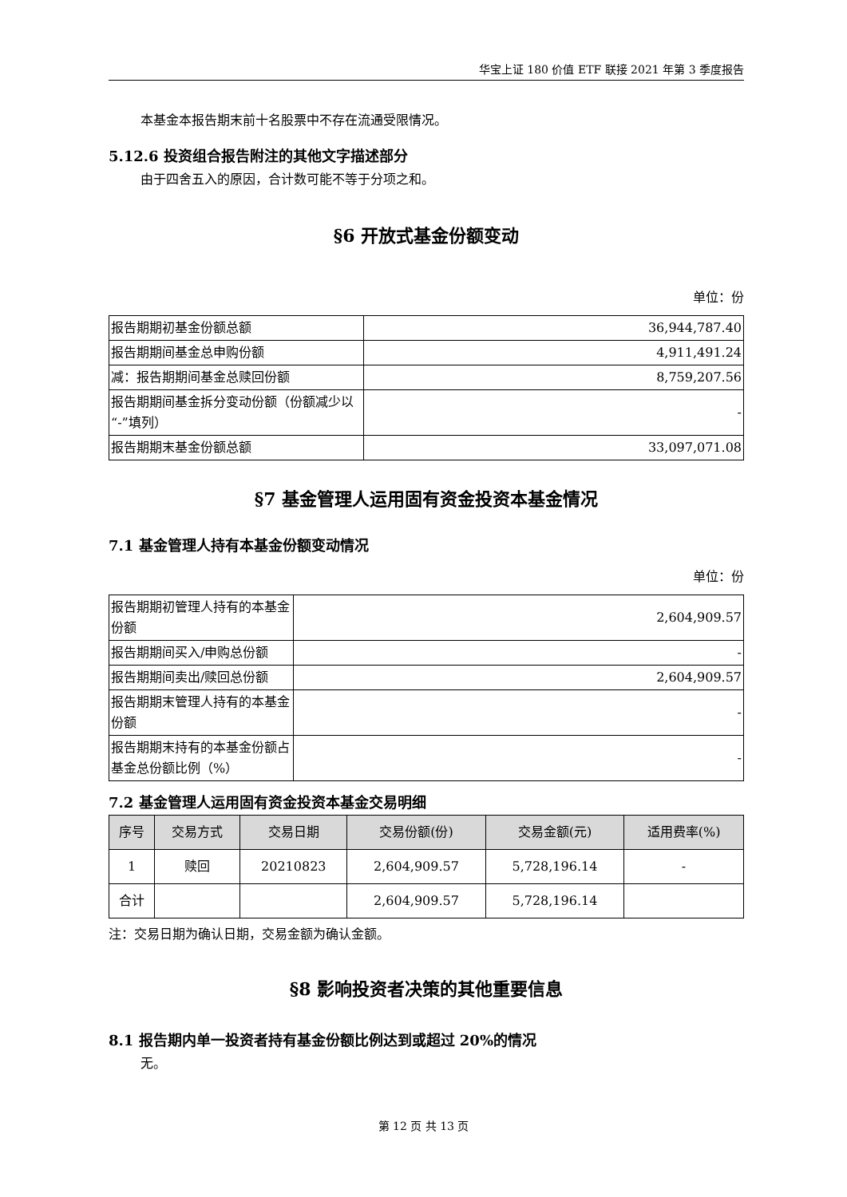华宝上证 180 价值 ETF 联接 2021 年第 3 季度报告
本基金本报告期末前十名股票中不存在流通受限情况。
5.12.6 投资组合报告附注的其他文字描述部分
由于四舍五入的原因，合计数可能不等于分项之和。
§6 开放式基金份额变动
单位：份
| 报告期期初基金份额总额 | 36,944,787.40 |
| 报告期期间基金总申购份额 | 4,911,491.24 |
| 减：报告期期间基金总赎回份额 | 8,759,207.56 |
| 报告期期间基金拆分变动份额（份额减少以“-”填列） | - |
| 报告期期末基金份额总额 | 33,097,071.08 |
§7 基金管理人运用固有资金投资本基金情况
7.1 基金管理人持有本基金份额变动情况
单位：份
| 报告期期初管理人持有的本基金份额 | 2,604,909.57 |
| 报告期期间买入/申购总份额 | - |
| 报告期期间卖出/赎回总份额 | 2,604,909.57 |
| 报告期期末管理人持有的本基金份额 | - |
| 报告期期末持有的本基金份额占基金总份额比例（%） | - |
7.2 基金管理人运用固有资金投资本基金交易明细
| 序号 | 交易方式 | 交易日期 | 交易份额(份) | 交易金额(元) | 适用费率(%) |
| --- | --- | --- | --- | --- | --- |
| 1 | 赎回 | 20210823 | 2,604,909.57 | 5,728,196.14 | - |
| 合计 | | | 2,604,909.57 | 5,728,196.14 | |
注：交易日期为确认日期，交易金额为确认金额。
§8 影响投资者决策的其他重要信息
8.1 报告期内单一投资者持有基金份额比例达到或超过 20%的情况
无。
第 12 页 共 13 页